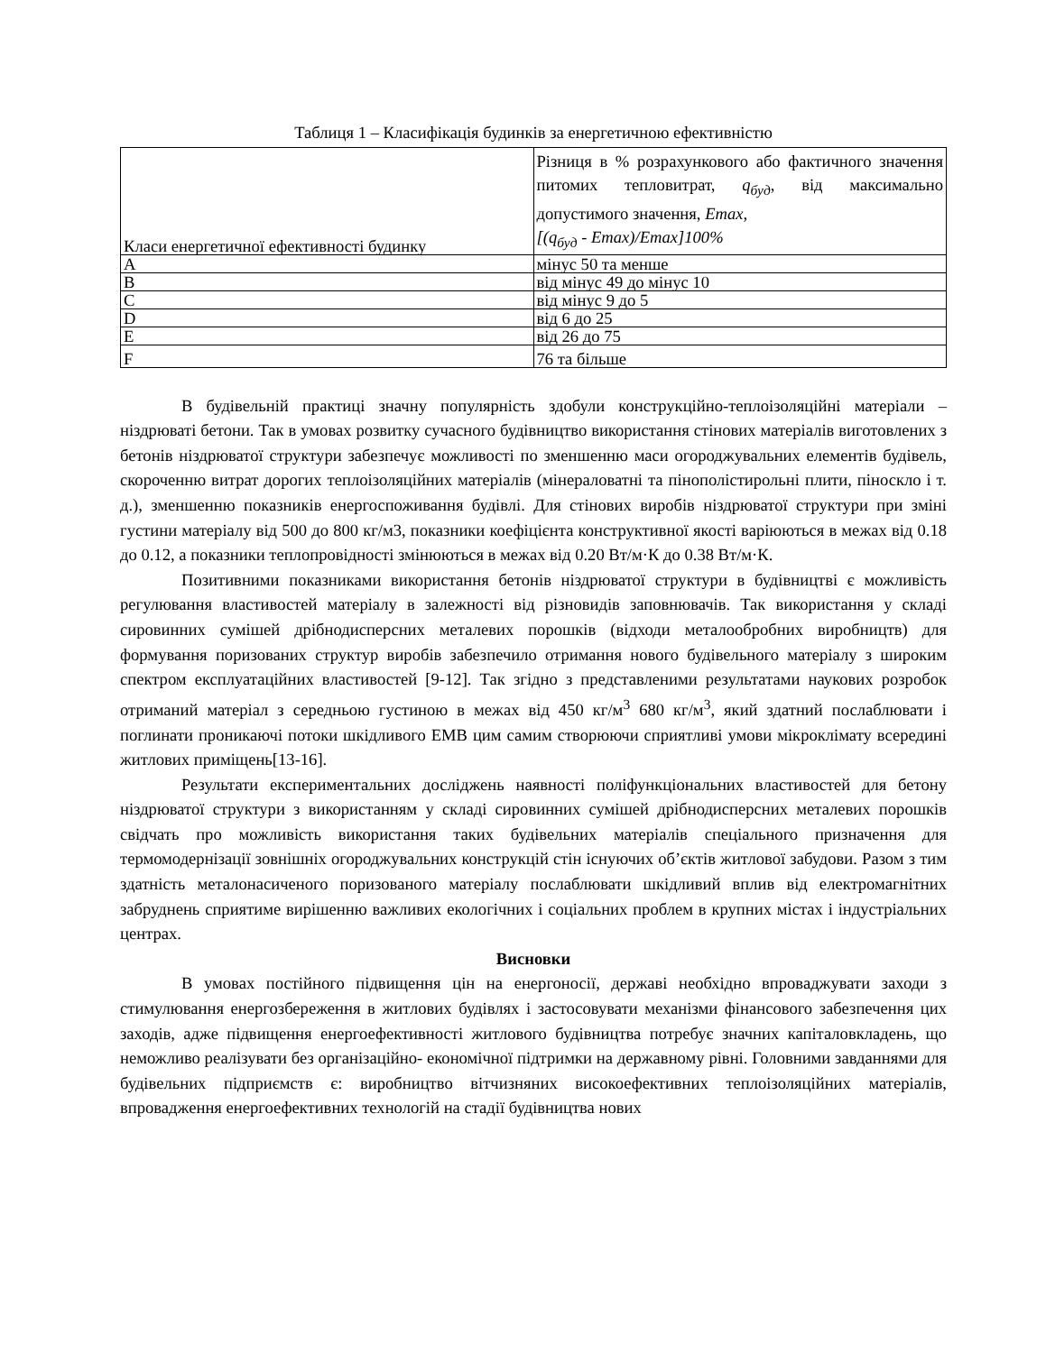Таблиця 1 – Класифікація будинків за енергетичною ефективністю
| Класи енергетичної ефективності будинку | Різниця в % розрахункового або фактичного значення питомих тепловитрат, q<sub>буд</sub> , від максимально допустимого значення, Emax, [(q<sub>буд</sub> - Emax)/Emax]100% |
| A | мінус 50 та менше |
| B | від мінус 49 до мінус 10 |
| C | від мінус 9 до 5 |
| D | від 6 до 25 |
| E | від 26 до 75 |
| F | 76 та більше |
В будівельній практиці значну популярність здобули конструкційно-теплоізоляційні матеріали – ніздрюваті бетони. Так в умовах розвитку сучасного будівництво використання стінових матеріалів виготовлених з бетонів ніздрюватої структури забезпечує можливості по зменшенню маси огороджувальних елементів будівель, скороченню витрат дорогих теплоізоляційних матеріалів (мінераловатні та пінополістирольні плити, піноскло і т. д.), зменшенню показників енергоспоживання будівлі. Для стінових виробів ніздрюватої структури при зміні густини матеріалу від 500 до 800 кг/м3, показники коефіцієнта конструктивної якості варіюються в межах від 0.18 до 0.12, а показники теплопровідності змінюються в межах від 0.20 Вт/м·К до 0.38 Вт/м·К.
Позитивними показниками використання бетонів ніздрюватої структури в будівництві є можливість регулювання властивостей матеріалу в залежності від різновидів заповнювачів. Так використання у складі сировинних сумішей дрібнодисперсних металевих порошків (відходи металообробних виробництв) для формування поризованих структур виробів забезпечило отримання нового будівельного матеріалу з широким спектром експлуатаційних властивостей [9-12]. Так згідно з представленими результатами наукових розробок отриманий матеріал з середньою густиною в межах від 450 кг/м<sup>3</sup> 680 кг/м<sup>3</sup>, який здатний послаблювати і поглинати проникаючі потоки шкідливого ЕМВ цим самим створюючи сприятливі умови мікроклімату всередині житлових приміщень[13-16].
Результати експериментальних досліджень наявності поліфункціональних властивостей для бетону ніздрюватої структури з використанням у складі сировинних сумішей дрібнодисперсних металевих порошків свідчать про можливість використання таких будівельних матеріалів спеціального призначення для термомодернізації зовнішніх огороджувальних конструкцій стін існуючих об’єктів житлової забудови. Разом з тим здатність металонасиченого поризованого матеріалу послаблювати шкідливий вплив від електромагнітних забруднень сприятиме вирішенню важливих екологічних і соціальних проблем в крупних містах і індустріальних центрах.
Висновки
В умовах постійного підвищення цін на енергоносії, державі необхідно впроваджувати заходи з стимулювання енергозбереження в житлових будівлях і застосовувати механізми фінансового забезпечення цих заходів, адже підвищення енергоефективності житлового будівництва потребує значних капіталовкладень, що неможливо реалізувати без організаційно- економічної підтримки на державному рівні. Головними завданнями для будівельних підприємств є: виробництво вітчизняних високоефективних теплоізоляційних матеріалів, впровадження енергоефективних технологій на стадії будівництва нових